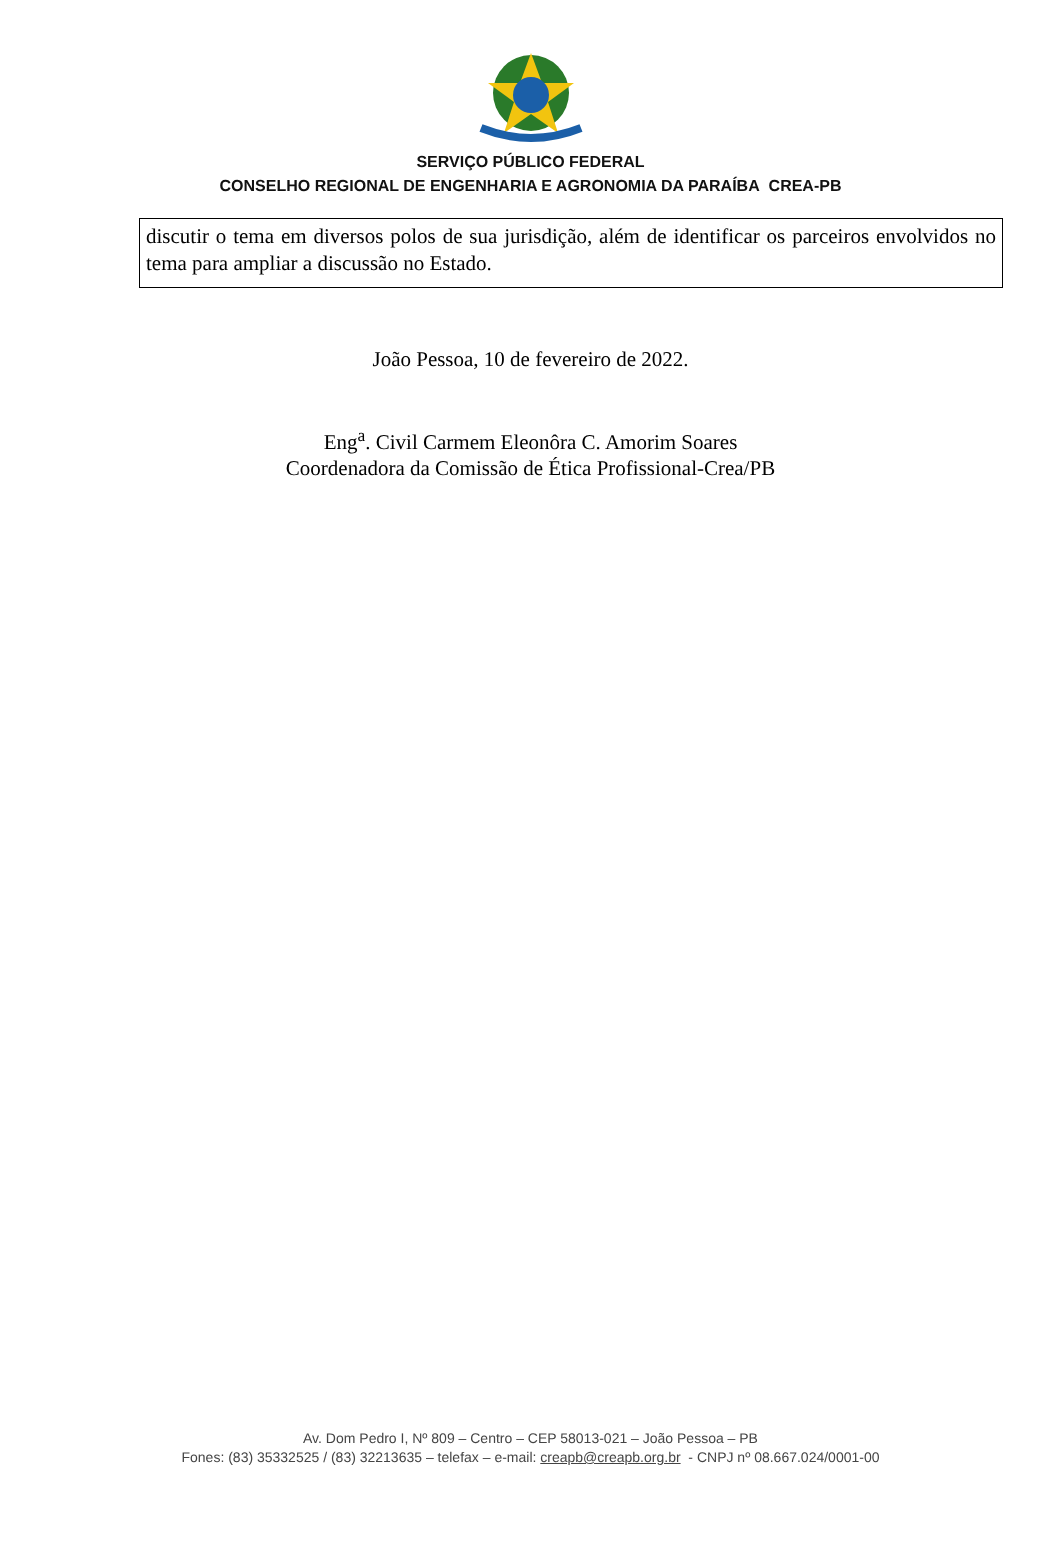SERVIÇO PÚBLICO FEDERAL
CONSELHO REGIONAL DE ENGENHARIA E AGRONOMIA DA PARAÍBA CREA-PB
discutir o tema em diversos polos de sua jurisdição, além de identificar os parceiros envolvidos no tema para ampliar a discussão no Estado.
João Pessoa, 10 de fevereiro de 2022.
Eng<sup>a</sup>. Civil Carmem Eleonôra C. Amorim Soares
Coordenadora da Comissão de Ética Profissional-Crea/PB
Av. Dom Pedro I, Nº 809 – Centro – CEP 58013-021 – João Pessoa – PB
Fones: (83) 35332525 / (83) 32213635 – telefax – e-mail: creapb@creapb.org.br - CNPJ nº 08.667.024/0001-00